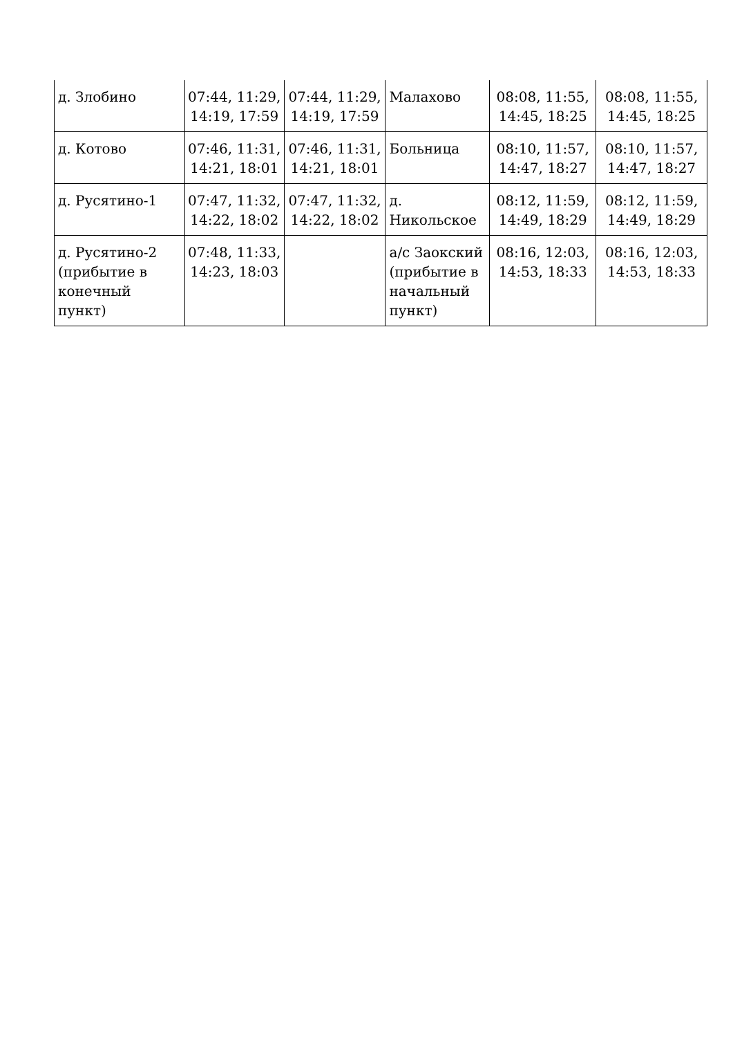| д. Злобино | 07:44, 11:29, 14:19, 17:59 | 07:44, 11:29, 14:19, 17:59 | Малахово | 08:08, 11:55, 14:45, 18:25 | 08:08, 11:55, 14:45, 18:25 |
| д. Котово | 07:46, 11:31, 14:21, 18:01 | 07:46, 11:31, 14:21, 18:01 | Больница | 08:10, 11:57, 14:47, 18:27 | 08:10, 11:57, 14:47, 18:27 |
| д. Русятино-1 | 07:47, 11:32, 14:22, 18:02 | 07:47, 11:32, 14:22, 18:02 | д. Никольское | 08:12, 11:59, 14:49, 18:29 | 08:12, 11:59, 14:49, 18:29 |
| д. Русятино-2 (прибытие в конечный пункт) | 07:48, 11:33, 14:23, 18:03 | | а/с Заокский (прибытие в начальный пункт) | 08:16, 12:03, 14:53, 18:33 | 08:16, 12:03, 14:53, 18:33 |